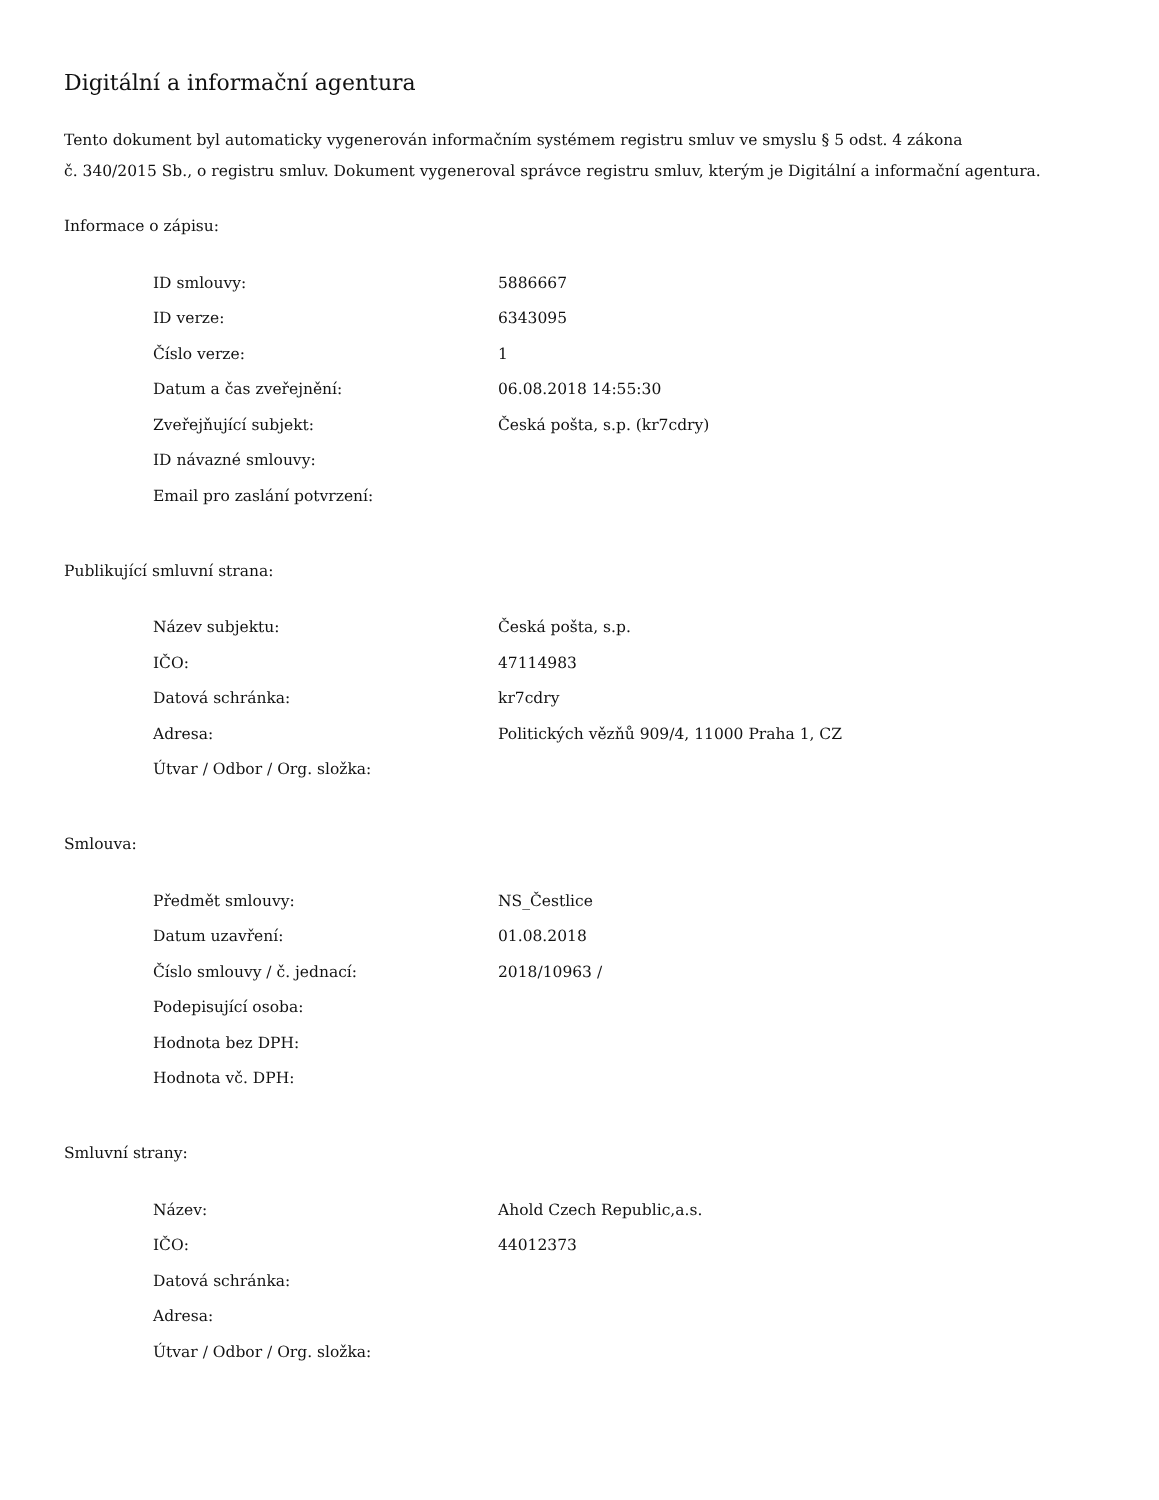Digitální a informační agentura
Tento dokument byl automaticky vygenerován informačním systémem registru smluv ve smyslu § 5 odst. 4 zákona
č. 340/2015 Sb., o registru smluv. Dokument vygeneroval správce registru smluv, kterým je Digitální a informační agentura.
Informace o zápisu:
| ID smlouvy: | 5886667 |
| ID verze: | 6343095 |
| Číslo verze: | 1 |
| Datum a čas zveřejnění: | 06.08.2018 14:55:30 |
| Zveřejňující subjekt: | Česká pošta, s.p. (kr7cdry) |
| ID návazné smlouvy: | |
| Email pro zaslání potvrzení: | |
Publikující smluvní strana:
| Název subjektu: | Česká pošta, s.p. |
| IČO: | 47114983 |
| Datová schránka: | kr7cdry |
| Adresa: | Politických vězňů 909/4, 11000 Praha 1, CZ |
| Útvar / Odbor / Org. složka: | |
Smlouva:
| Předmět smlouvy: | NS_Čestlice |
| Datum uzavření: | 01.08.2018 |
| Číslo smlouvy / č. jednací: | 2018/10963 / |
| Podepisující osoba: | |
| Hodnota bez DPH: | |
| Hodnota vč. DPH: | |
Smluvní strany:
| Název: | Ahold Czech Republic,a.s. |
| IČO: | 44012373 |
| Datová schránka: | |
| Adresa: | |
| Útvar / Odbor / Org. složka: | |